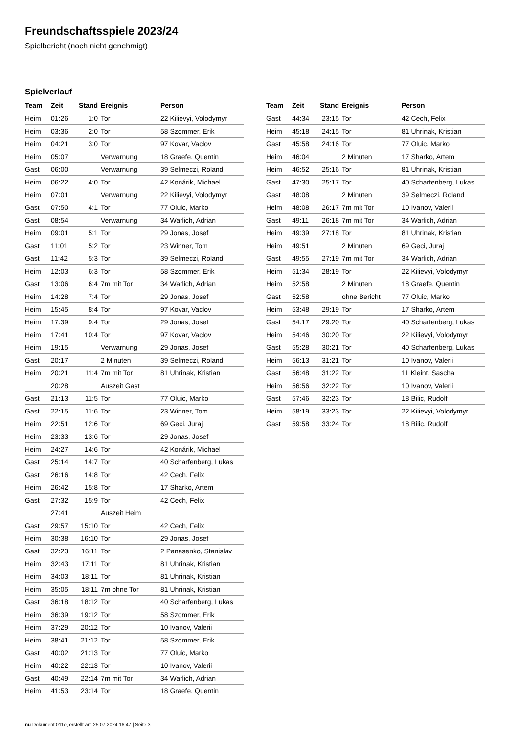Freundschaftsspiele 2023/24
Spielbericht (noch nicht genehmigt)
Spielverlauf
| Team | Zeit | Stand | Ereignis | Person |
| --- | --- | --- | --- | --- |
| Heim | 01:26 | 1:0 | Tor | 22 Kilievyi, Volodymyr |
| Heim | 03:36 | 2:0 | Tor | 58 Szommer, Erik |
| Heim | 04:21 | 3:0 | Tor | 97 Kovar, Vaclov |
| Heim | 05:07 | | Verwarnung | 18 Graefe, Quentin |
| Gast | 06:00 | | Verwarnung | 39 Selmeczi, Roland |
| Heim | 06:22 | 4:0 | Tor | 42 Konárik, Michael |
| Heim | 07:01 | | Verwarnung | 22 Kilievyi, Volodymyr |
| Gast | 07:50 | 4:1 | Tor | 77 Oluic, Marko |
| Gast | 08:54 | | Verwarnung | 34 Warlich, Adrian |
| Heim | 09:01 | 5:1 | Tor | 29 Jonas, Josef |
| Gast | 11:01 | 5:2 | Tor | 23 Winner, Tom |
| Gast | 11:42 | 5:3 | Tor | 39 Selmeczi, Roland |
| Heim | 12:03 | 6:3 | Tor | 58 Szommer, Erik |
| Gast | 13:06 | 6:4 | 7m mit Tor | 34 Warlich, Adrian |
| Heim | 14:28 | 7:4 | Tor | 29 Jonas, Josef |
| Heim | 15:45 | 8:4 | Tor | 97 Kovar, Vaclov |
| Heim | 17:39 | 9:4 | Tor | 29 Jonas, Josef |
| Heim | 17:41 | 10:4 | Tor | 97 Kovar, Vaclov |
| Heim | 19:15 | | Verwarnung | 29 Jonas, Josef |
| Gast | 20:17 | | 2 Minuten | 39 Selmeczi, Roland |
| Heim | 20:21 | 11:4 | 7m mit Tor | 81 Uhrinak, Kristian |
| | 20:28 | | Auszeit Gast | |
| Gast | 21:13 | 11:5 | Tor | 77 Oluic, Marko |
| Gast | 22:15 | 11:6 | Tor | 23 Winner, Tom |
| Heim | 22:51 | 12:6 | Tor | 69 Geci, Juraj |
| Heim | 23:33 | 13:6 | Tor | 29 Jonas, Josef |
| Heim | 24:27 | 14:6 | Tor | 42 Konárik, Michael |
| Gast | 25:14 | 14:7 | Tor | 40 Scharfenberg, Lukas |
| Gast | 26:16 | 14:8 | Tor | 42 Cech, Felix |
| Heim | 26:42 | 15:8 | Tor | 17 Sharko, Artem |
| Gast | 27:32 | 15:9 | Tor | 42 Cech, Felix |
| | 27:41 | | Auszeit Heim | |
| Gast | 29:57 | 15:10 | Tor | 42 Cech, Felix |
| Heim | 30:38 | 16:10 | Tor | 29 Jonas, Josef |
| Gast | 32:23 | 16:11 | Tor | 2 Panasenko, Stanislav |
| Heim | 32:43 | 17:11 | Tor | 81 Uhrinak, Kristian |
| Heim | 34:03 | 18:11 | Tor | 81 Uhrinak, Kristian |
| Heim | 35:05 | 18:11 | 7m ohne Tor | 81 Uhrinak, Kristian |
| Gast | 36:18 | 18:12 | Tor | 40 Scharfenberg, Lukas |
| Heim | 36:39 | 19:12 | Tor | 58 Szommer, Erik |
| Heim | 37:29 | 20:12 | Tor | 10 Ivanov, Valerii |
| Heim | 38:41 | 21:12 | Tor | 58 Szommer, Erik |
| Gast | 40:02 | 21:13 | Tor | 77 Oluic, Marko |
| Heim | 40:22 | 22:13 | Tor | 10 Ivanov, Valerii |
| Gast | 40:49 | 22:14 | 7m mit Tor | 34 Warlich, Adrian |
| Heim | 41:53 | 23:14 | Tor | 18 Graefe, Quentin |
| Team | Zeit | Stand | Ereignis | Person |
| --- | --- | --- | --- | --- |
| Gast | 44:34 | 23:15 | Tor | 42 Cech, Felix |
| Heim | 45:18 | 24:15 | Tor | 81 Uhrinak, Kristian |
| Gast | 45:58 | 24:16 | Tor | 77 Oluic, Marko |
| Heim | 46:04 | | 2 Minuten | 17 Sharko, Artem |
| Heim | 46:52 | 25:16 | Tor | 81 Uhrinak, Kristian |
| Gast | 47:30 | 25:17 | Tor | 40 Scharfenberg, Lukas |
| Gast | 48:08 | | 2 Minuten | 39 Selmeczi, Roland |
| Heim | 48:08 | 26:17 | 7m mit Tor | 10 Ivanov, Valerii |
| Gast | 49:11 | 26:18 | 7m mit Tor | 34 Warlich, Adrian |
| Heim | 49:39 | 27:18 | Tor | 81 Uhrinak, Kristian |
| Heim | 49:51 | | 2 Minuten | 69 Geci, Juraj |
| Gast | 49:55 | 27:19 | 7m mit Tor | 34 Warlich, Adrian |
| Heim | 51:34 | 28:19 | Tor | 22 Kilievyi, Volodymyr |
| Heim | 52:58 | | 2 Minuten | 18 Graefe, Quentin |
| Gast | 52:58 | | ohne Bericht | 77 Oluic, Marko |
| Heim | 53:48 | 29:19 | Tor | 17 Sharko, Artem |
| Gast | 54:17 | 29:20 | Tor | 40 Scharfenberg, Lukas |
| Heim | 54:46 | 30:20 | Tor | 22 Kilievyi, Volodymyr |
| Gast | 55:28 | 30:21 | Tor | 40 Scharfenberg, Lukas |
| Heim | 56:13 | 31:21 | Tor | 10 Ivanov, Valerii |
| Gast | 56:48 | 31:22 | Tor | 11 Kleint, Sascha |
| Heim | 56:56 | 32:22 | Tor | 10 Ivanov, Valerii |
| Gast | 57:46 | 32:23 | Tor | 18 Bilic, Rudolf |
| Heim | 58:19 | 33:23 | Tor | 22 Kilievyi, Volodymyr |
| Gast | 59:58 | 33:24 | Tor | 18 Bilic, Rudolf |
nu.Dokument 011e, erstellt am 25.07.2024 16:47 | Seite 3